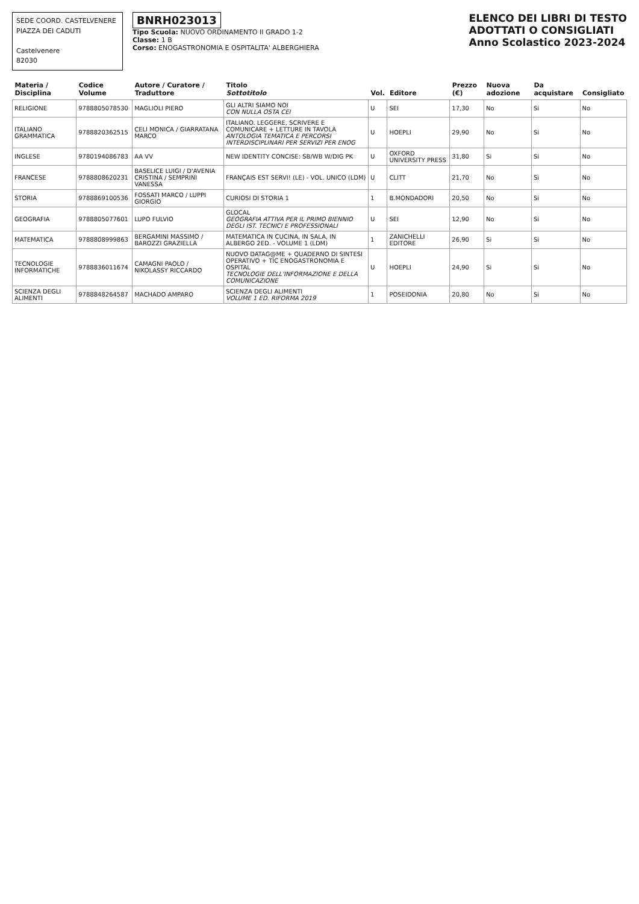SEDE COORD. CASTELVENERE
PIAZZA DEI CADUTI
Castelvenere
82030
BNRH023013
Tipo Scuola: NUOVO ORDINAMENTO II GRADO 1-2
Classe: 1 B
Corso: ENOGASTRONOMIA E OSPITALITA' ALBERGHIERA
ELENCO DEI LIBRI DI TESTO
ADOTTATI O CONSIGLIATI
Anno Scolastico 2023-2024
| Materia / Disciplina | Codice Volume | Autore / Curatore / Traduttore | Titolo Sottotitolo | Vol. | Editore | Prezzo (€) | Nuova adozione | Da acquistare | Consigliato |
| --- | --- | --- | --- | --- | --- | --- | --- | --- | --- |
| RELIGIONE | 9788805078530 | MAGLIOLI PIERO | GLI ALTRI SIAMO NOI CON NULLA OSTA CEI | U | SEI | 17,30 | No | Si | No |
| ITALIANO GRAMMATICA | 9788820362515 | CELI MONICA / GIARRATANA MARCO | ITALIANO. LEGGERE, SCRIVERE E COMUNICARE + LETTURE IN TAVOLA ANTOLOGIA TEMATICA E PERCORSI INTERDISCIPLINARI PER SERVIZI PER ENOG | U | HOEPLI | 29,90 | No | Si | No |
| INGLESE | 9780194086783 | AA VV | NEW IDENTITY CONCISE: SB/WB W/DIG PK | U | OXFORD UNIVERSITY PRESS | 31,80 | Si | Si | No |
| FRANCESE | 9788808620231 | BASELICE LUIGI / D'AVENIA CRISTINA / SEMPRINI VANESSA | FRANÇAIS EST SERVI! (LE) - VOL. UNICO (LDM) | U | CLITT | 21,70 | No | Si | No |
| STORIA | 9788869100536 | FOSSATI MARCO / LUPPI GIORGIO | CURIOSI DI STORIA 1 | 1 | B.MONDADORI | 20,50 | No | Si | No |
| GEOGRAFIA | 9788805077601 | LUPO FULVIO | GLOCAL GEOGRAFIA ATTIVA PER IL PRIMO BIENNIO DEGLI IST. TECNICI E PROFESSIONALI | U | SEI | 12,90 | No | Si | No |
| MATEMATICA | 9788808999863 | BERGAMINI MASSIMO / BAROZZI GRAZIELLA | MATEMATICA IN CUCINA, IN SALA, IN ALBERGO 2ED. - VOLUME 1 (LDM) | 1 | ZANICHELLI EDITORE | 26,90 | Si | Si | No |
| TECNOLOGIE INFORMATICHE | 9788836011674 | CAMAGNI PAOLO / NIKOLASSY RICCARDO | NUOVO DATAG@ME + QUADERNO DI SINTESI OPERATIVO + TIC ENOGASTRONOMIA E OSPITAL TECNOLOGIE DELL'INFORMAZIONE E DELLA COMUNICAZIONE | U | HOEPLI | 24,90 | Si | Si | No |
| SCIENZA DEGLI ALIMENTI | 9788848264587 | MACHADO AMPARO | SCIENZA DEGLI ALIMENTI VOLUME 1 ED. RIFORMA 2019 | 1 | POSEIDONIA | 20,80 | No | Si | No |